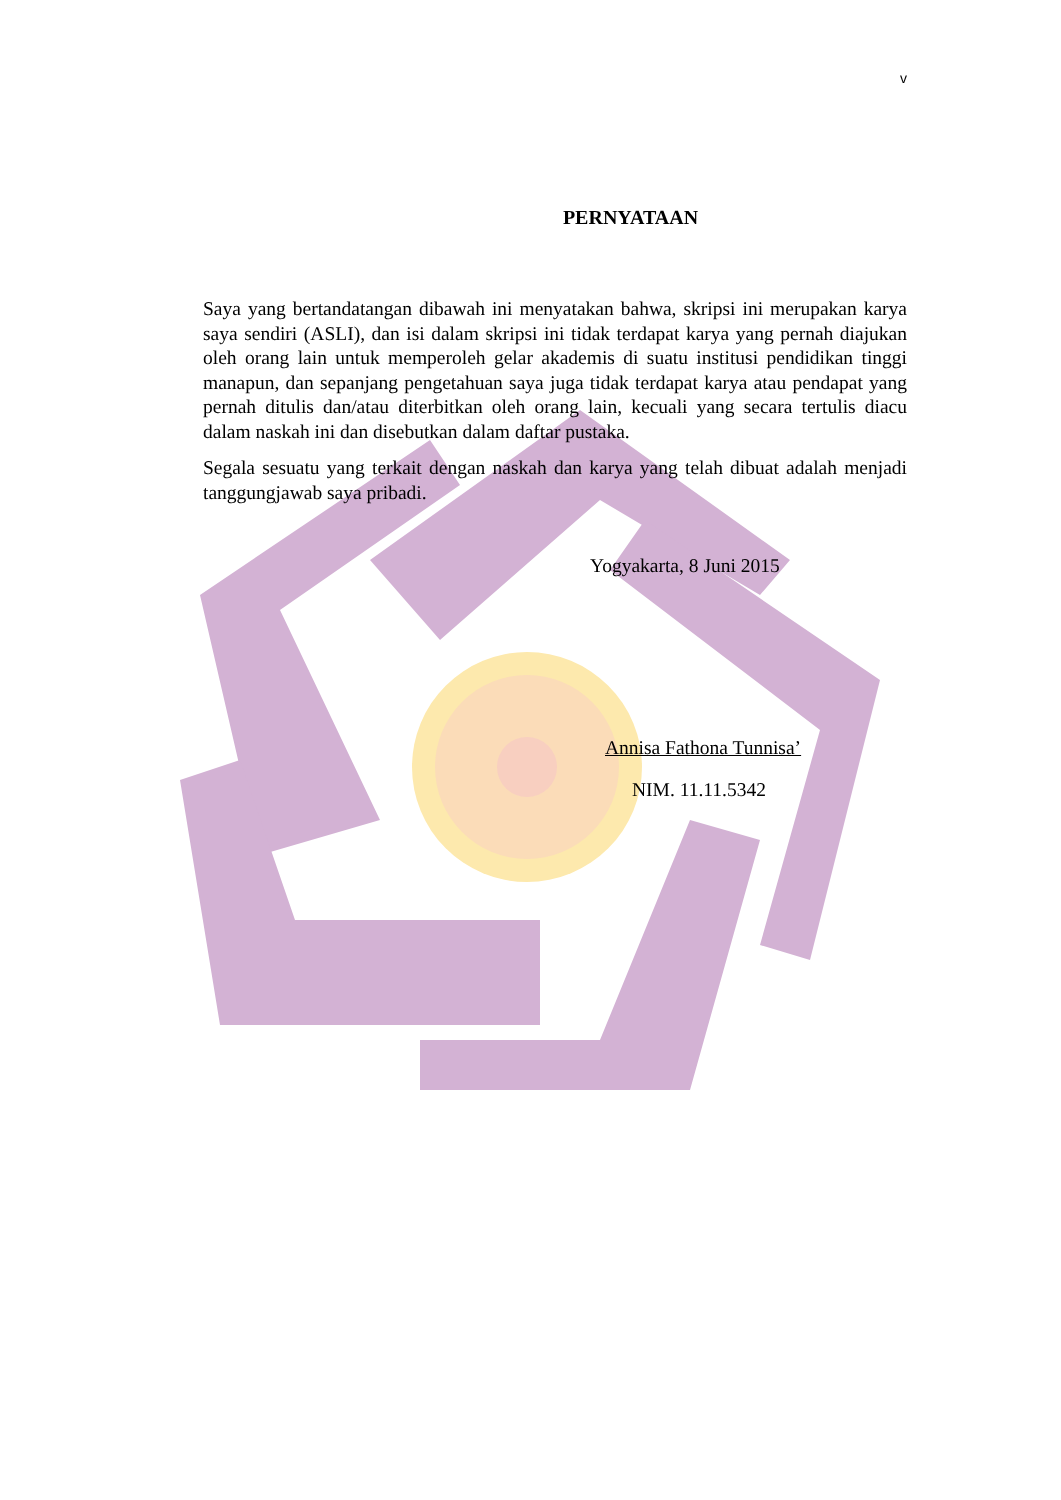v
PERNYATAAN
Saya yang bertandatangan dibawah ini menyatakan bahwa, skripsi ini merupakan karya saya sendiri (ASLI), dan isi dalam skripsi ini tidak terdapat karya yang pernah diajukan oleh orang lain untuk memperoleh gelar akademis di suatu institusi pendidikan tinggi manapun, dan sepanjang pengetahuan saya juga tidak terdapat karya atau pendapat yang pernah ditulis dan/atau diterbitkan oleh orang lain, kecuali yang secara tertulis diacu dalam naskah ini dan disebutkan dalam daftar pustaka.
Segala sesuatu yang terkait dengan naskah dan karya yang telah dibuat adalah menjadi tanggungjawab saya pribadi.
Yogyakarta, 8 Juni 2015
Annisa Fathona Tunnisa’
NIM. 11.11.5342